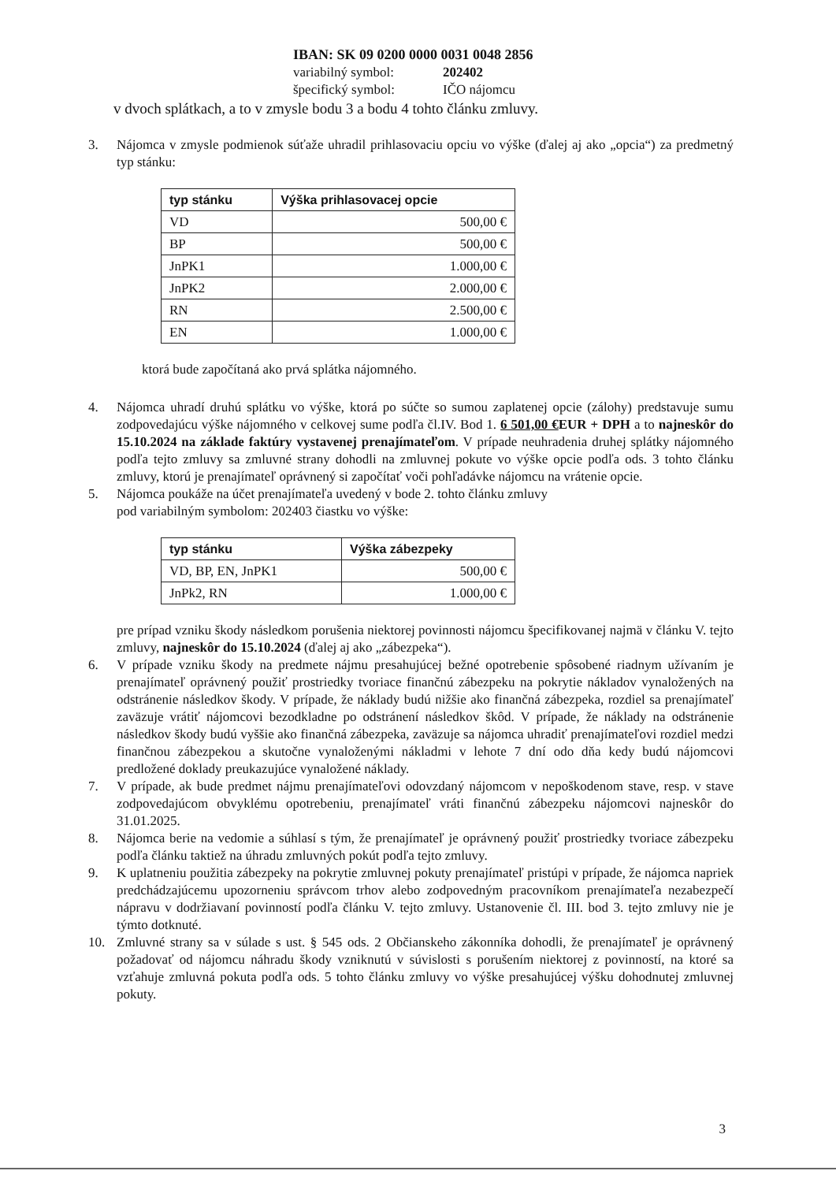IBAN: SK 09 0200 0000 0031 0048 2856
variabilný symbol: 202402
špecifický symbol: IČO nájomcu
v dvoch splátkach, a to v zmysle bodu 3 a bodu 4 tohto článku zmluvy.
3. Nájomca v zmysle podmienok súťaže uhradil prihlasovaciu opciu vo výške (ďalej aj ako „opcia“) za predmetný typ stánku:
| typ stánku | Výška prihlasovacej opcie |
| --- | --- |
| VD | 500,00 € |
| BP | 500,00 € |
| JnPK1 | 1.000,00 € |
| JnPK2 | 2.000,00 € |
| RN | 2.500,00 € |
| EN | 1.000,00 € |
ktorá bude započítaná ako prvá splátka nájomného.
4. Nájomca uhradí druhú splátku vo výške, ktorá po súčte so sumou zaplatenej opcie (zálohy) predstavuje sumu zodpovedajúcu výške nájomného v celkovej sume podľa čl.IV. Bod 1. 6 501,00 €EUR + DPH a to najneskôr do 15.10.2024 na základe faktúry vystavenej prenajímateľom. V prípade neuhradenia druhej splátky nájomného podľa tejto zmluvy sa zmluvné strany dohodli na zmluvnej pokute vo výške opcie podľa ods. 3 tohto článku zmluvy, ktorú je prenajímateľ oprávnený si započítať voči pohľadávke nájomcu na vrátenie opcie.
5. Nájomca poukáže na účet prenajímateľa uvedený v bode 2. tohto článku zmluvy
pod variabilným symbolom: 202403 čiastku vo výške:
| typ stánku | Výška zábezpeky |
| --- | --- |
| VD, BP, EN, JnPK1 | 500,00 € |
| JnPk2, RN | 1.000,00 € |
pre prípad vzniku škody následkom porušenia niektorej povinnosti nájomcu špecifikovanej najmä v článku V. tejto zmluvy, najneskôr do 15.10.2024 (ďalej aj ako „zábezpeka“).
6. V prípade vzniku škody na predmete nájmu presahujúcej bežné opotrebenie spôsobené riadnym užívaním je prenajímateľ oprávnený použiť prostriedky tvoriace finančnú zábezpeku na pokrytie nákladov vynaložených na odstránenie následkov škody. V prípade, že náklady budú nižšie ako finančná zábezpeka, rozdiel sa prenajímateľ zaväzuje vrátiť nájomcovi bezodkladne po odstránení následkov škôd. V prípade, že náklady na odstránenie následkov škody budú vyššie ako finančná zábezpeka, zaväzuje sa nájomca uhradiť prenajímateľovi rozdiel medzi finančnou zábezpekou a skutočne vynaloženými nákladmi v lehote 7 dní odo dňa kedy budú nájomcovi predložené doklady preukazujúce vynaložené náklady.
7. V prípade, ak bude predmet nájmu prenajímateľovi odovzdaný nájomcom v nepoškodenom stave, resp. v stave zodpovedajúcom obvyklému opotrebeniu, prenajímateľ vráti finančnú zábezpeku nájomcovi najneskôr do 31.01.2025.
8. Nájomca berie na vedomie a súhlasí s tým, že prenajímateľ je oprávnený použiť prostriedky tvoriace zábezpeku podľa článku taktiež na úhradu zmluvných pokút podľa tejto zmluvy.
9. K uplatneniu použitia zábezpeky na pokrytie zmluvnej pokuty prenajímateľ pristúpi v prípade, že nájomca napriek predchádzajúcemu upozorneniu správcom trhov alebo zodpovedným pracovníkom prenajímateľa nezabezpečí nápravu v dodržiavaní povinností podľa článku V. tejto zmluvy. Ustanovenie čl. III. bod 3. tejto zmluvy nie je týmto dotknuté.
10. Zmluvné strany sa v súlade s ust. § 545 ods. 2 Občianskeho zákonníka dohodli, že prenajímateľ je oprávnený požadovať od nájomcu náhradu škody vzniknutú v súvislosti s porušením niektorej z povinností, na ktoré sa vzťahuje zmluvná pokuta podľa ods. 5 tohto článku zmluvy vo výške presahujúcej výšku dohodnutej zmluvnej pokuty.
3